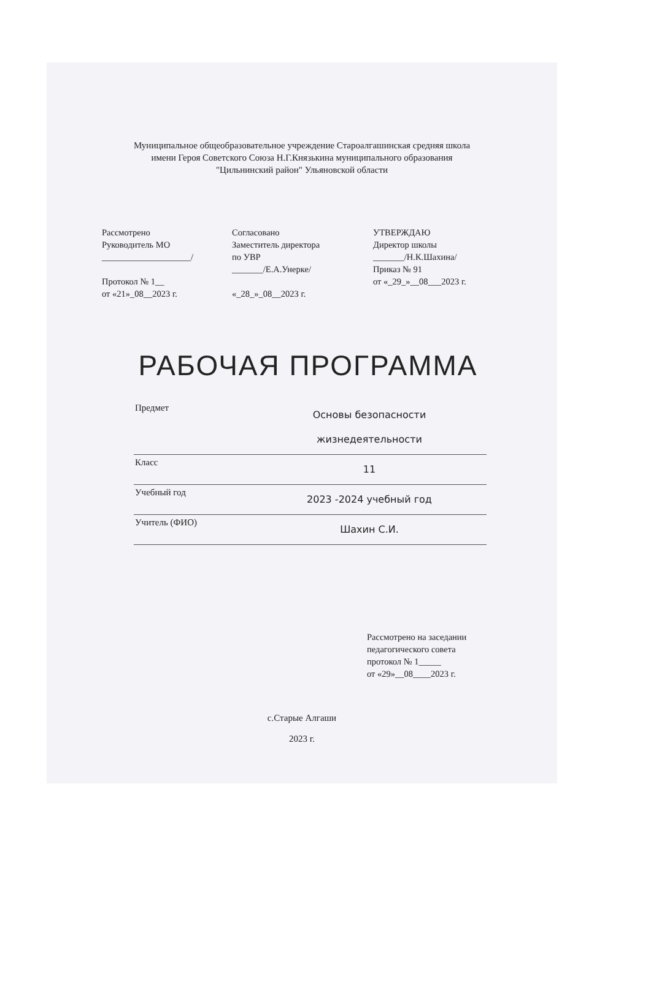Муниципальное общеобразовательное учреждение Староалгашинская средняя школа
имени Героя Советского Союза Н.Г.Князькина муниципального образования
"Цильнинский район" Ульяновской области
Рассмотрено
Руководитель МО
____________________/
Протокол № 1__
от «21»_08__2023 г.
Согласовано
Заместитель директора
по УВР
_______/Е.А.Унерке/
«_28_»_08__2023 г.
УТВЕРЖДАЮ
Директор школы
_______/Н.К.Шахина/
Приказ № 91
от «_29_»__08___2023 г.
РАБОЧАЯ ПРОГРАММА
| Предмет | Основы безопасности жизнедеятельности |
| Класс | 11 |
| Учебный год | 2023 -2024 учебный год |
| Учитель (ФИО) | Шахин С.И. |
Рассмотрено на заседании
педагогического совета
протокол № 1_____
от «29»__08____2023 г.
с.Старые Алгаши
2023 г.